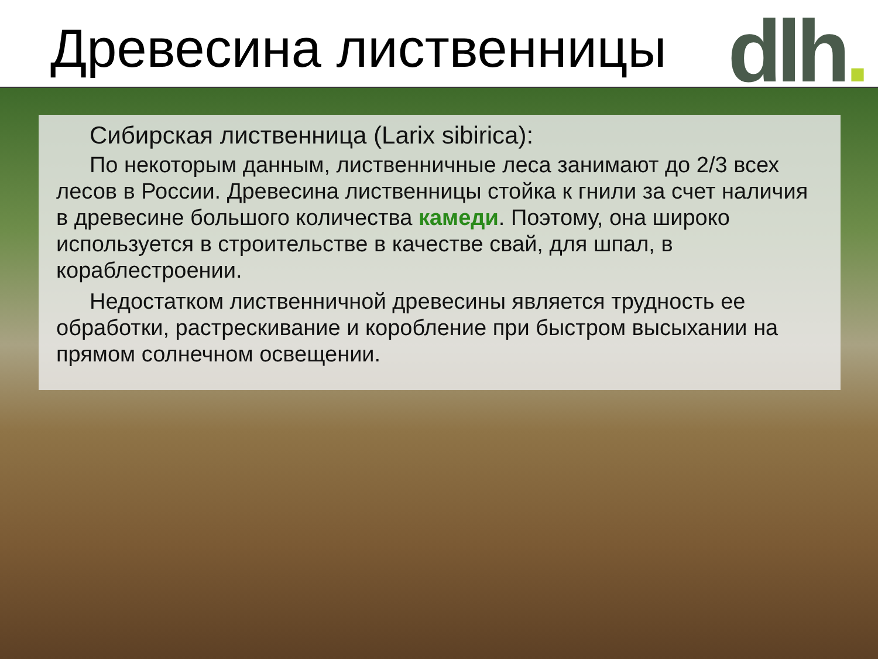Древесина лиственницы dlh.
Сибирская лиственница (Larix sibirica):
По некоторым данным, лиственничные леса занимают до 2/3 всех лесов в России. Древесина лиственницы стойка к гнили за счет наличия в древесине большого количества камеди. Поэтому, она широко используется в строительстве в качестве свай, для шпал, в кораблестроении.
Недостатком лиственничной древесины является трудность ее обработки, растрескивание и коробление при быстром высыхании на прямом солнечном освещении.